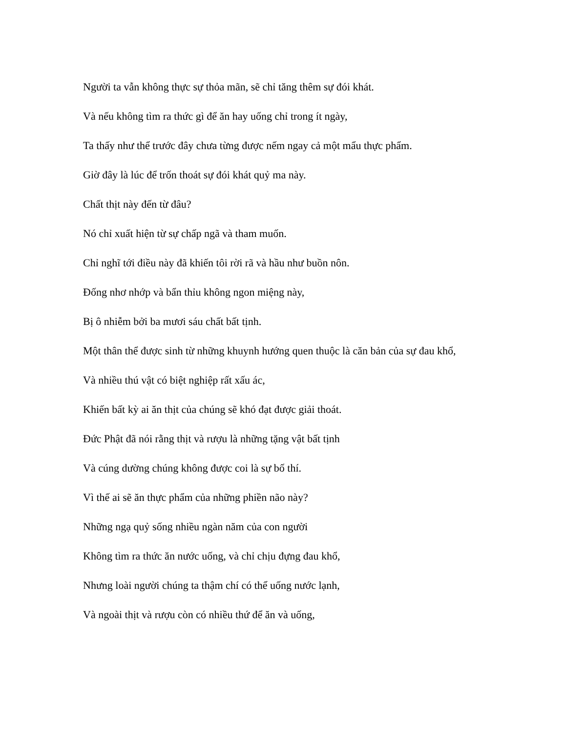Người ta vẫn không thực sự thỏa mãn, sẽ chỉ tăng thêm sự đói khát.
Và nếu không tìm ra thức gì để ăn hay uống chỉ trong ít ngày,
Ta thấy như thể trước đây chưa từng được nếm ngay cả một mẩu thực phẩm.
Giờ đây là lúc để trốn thoát sự đói khát quỷ ma này.
Chất thịt này đến từ đâu?
Nó chỉ xuất hiện từ sự chấp ngã và tham muốn.
Chỉ nghĩ tới điều này đã khiến tôi rời rã và hầu như buồn nôn.
Đống nhơ nhớp và bẩn thỉu không ngon miệng này,
Bị ô nhiễm bởi ba mươi sáu chất bất tịnh.
Một thân thể được sinh từ những khuynh hướng quen thuộc là căn bản của sự đau khổ,
Và nhiều thú vật có biệt nghiệp rất xấu ác,
Khiến bất kỳ ai ăn thịt của chúng sẽ khó đạt được giải thoát.
Đức Phật đã nói rằng thịt và rượu là những tặng vật bất tịnh
Và cúng dường chúng không được coi là sự bố thí.
Vì thế ai sẽ ăn thực phẩm của những phiền não này?
Những ngạ quỷ sống nhiều ngàn năm của con người
Không tìm ra thức ăn nước uống, và chỉ chịu đựng đau khổ,
Nhưng loài người chúng ta thậm chí có thể uống nước lạnh,
Và ngoài thịt và rượu còn có nhiều thứ để ăn và uống,